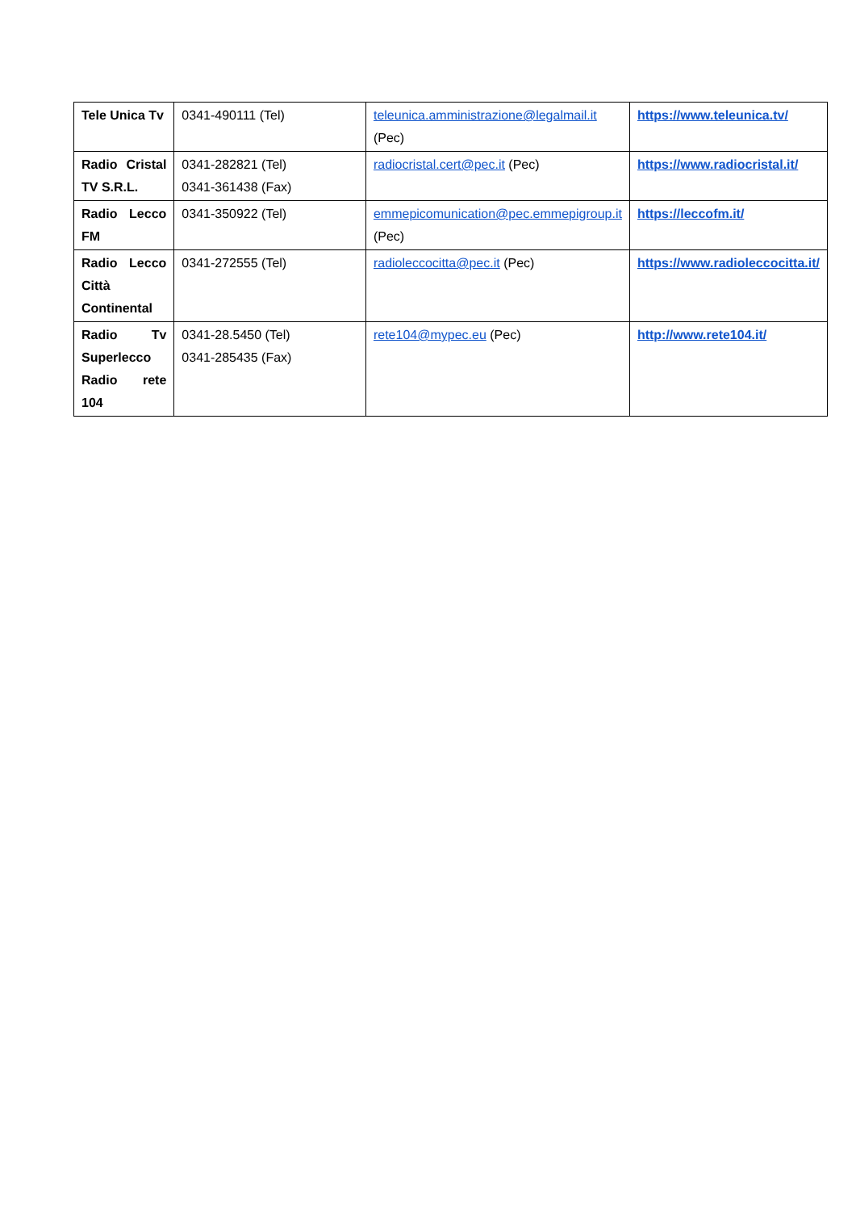| Tele Unica Tv | 0341-490111 (Tel) | teleunica.amministrazione@legalmail.it (Pec) | https://www.teleunica.tv/ |
| Radio Cristal TV S.R.L. | 0341-282821 (Tel) 0341-361438 (Fax) | radiocristal.cert@pec.it (Pec) | https://www.radiocristal.it/ |
| Radio Lecco FM | 0341-350922 (Tel) | emmepicomunication@pec.emmepigroup.it (Pec) | https://leccofm.it/ |
| Radio Lecco Città Continental | 0341-272555 (Tel) | radioleccocitta@pec.it (Pec) | https://www.radioleccocitta.it/ |
| Radio Tv Superlecco Radio rete 104 | 0341-28.5450 (Tel) 0341-285435 (Fax) | rete104@mypec.eu (Pec) | http://www.rete104.it/ |